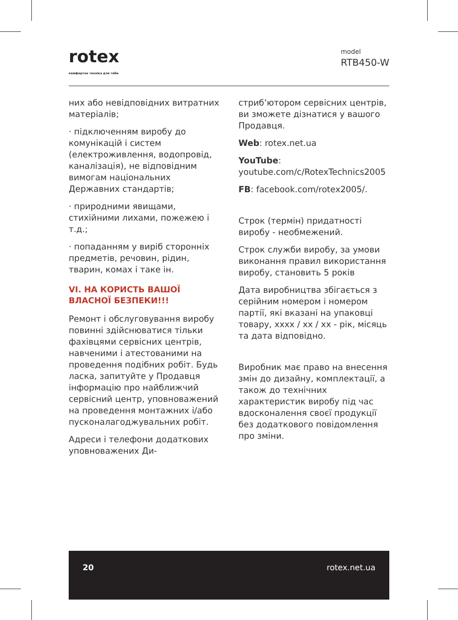rotex
комфортна техніка для тебе
model
RTB450-W
них або невідповідних витратних матеріалів;
· підключенням виробу до комунікацій і систем (електроживлення, водопровід, каналізація), не відповідним вимогам національних Державних стандартів;
· природними явищами, стихійними лихами, пожежею і т.д.;
· попаданням у виріб сторонніх предметів, речовин, рідин, тварин, комах і таке ін.
VI. НА КОРИСТЬ ВАШОЇ ВЛАСНОЇ БЕЗПЕКИ!!!
Ремонт і обслуговування виробу повинні здійснюватися тільки фахівцями сервісних центрів, навченими і атестованими на проведення подібних робіт. Будь ласка, запитуйте у Продавця інформацію про найближчий сервісний центр, уповноважений на проведення монтажних і/або пусконалагоджувальних робіт.
Адреси і телефони додаткових уповноважених Ди-
стриб’ютором сервісних центрів, ви зможете дізнатися у вашого Продавця.
Web: rotex.net.ua
YouTube: youtube.com/c/RotexTechnics2005
FB: facebook.com/rotex2005/.
Строк (термін) придатності виробу - необмежений.
Строк служби виробу, за умови виконання правил використання виробу, становить 5 років
Дата виробництва збігається з серійним номером і номером партії, які вказані на упаковці товару, хххх / хх / хх - рік, місяць та дата відповідно.
Виробник має право на внесення змін до дизайну, комплектації, а також до технічних характеристик виробу під час вдосконалення своєї продукції без додаткового повідомлення про зміни.
20 rotex.net.ua